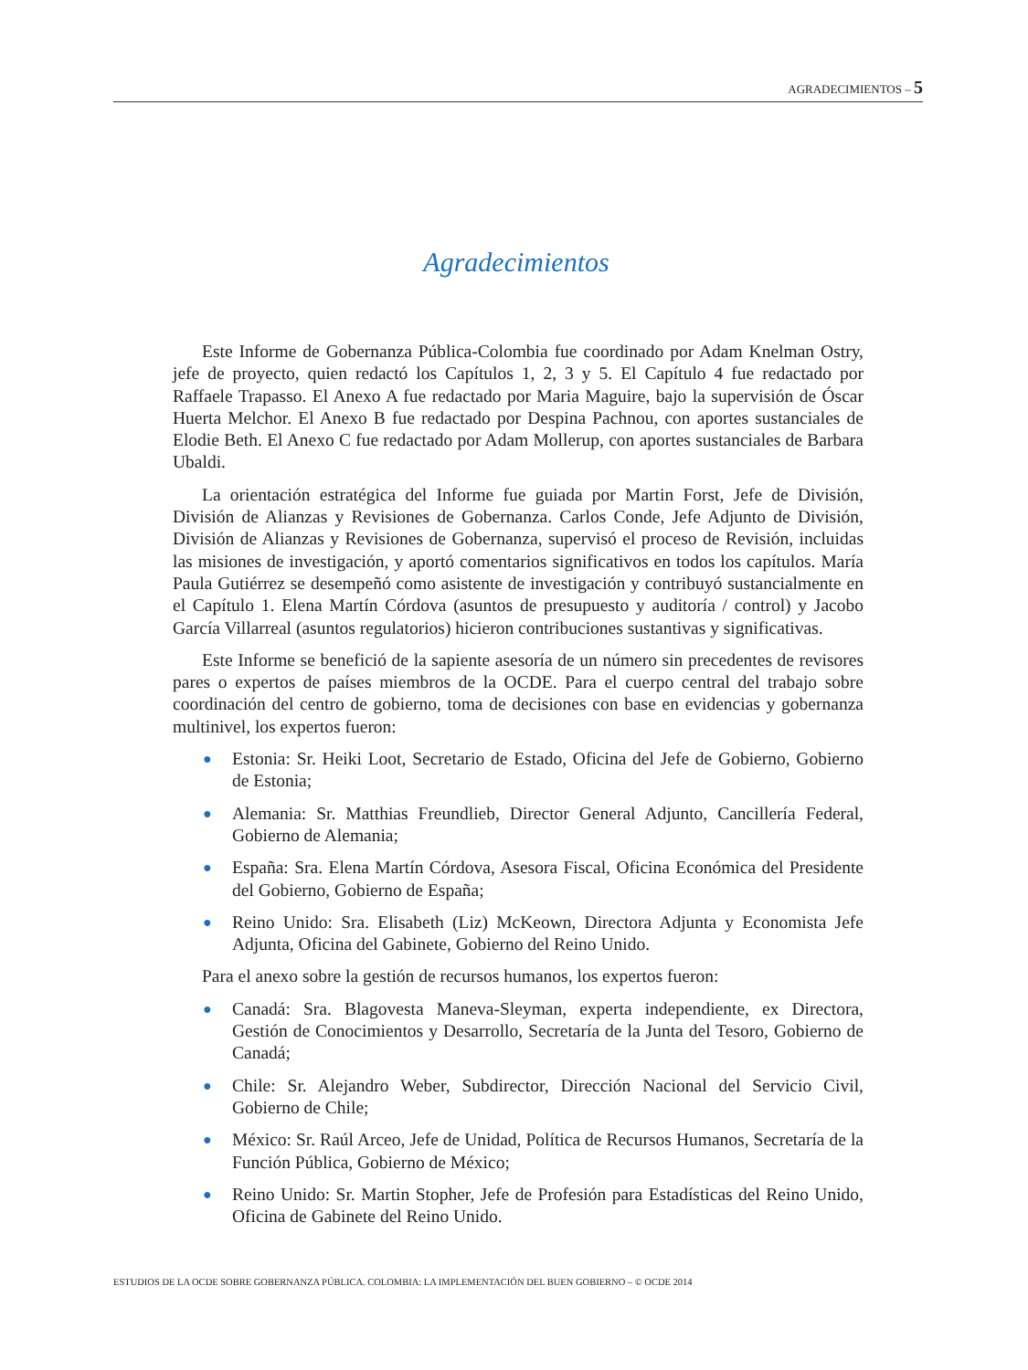AGRADECIMIENTOS – 5
Agradecimientos
Este Informe de Gobernanza Pública-Colombia fue coordinado por Adam Knelman Ostry, jefe de proyecto, quien redactó los Capítulos 1, 2, 3 y 5. El Capítulo 4 fue redactado por Raffaele Trapasso. El Anexo A fue redactado por Maria Maguire, bajo la supervisión de Óscar Huerta Melchor. El Anexo B fue redactado por Despina Pachnou, con aportes sustanciales de Elodie Beth. El Anexo C fue redactado por Adam Mollerup, con aportes sustanciales de Barbara Ubaldi.
La orientación estratégica del Informe fue guiada por Martin Forst, Jefe de División, División de Alianzas y Revisiones de Gobernanza. Carlos Conde, Jefe Adjunto de División, División de Alianzas y Revisiones de Gobernanza, supervisó el proceso de Revisión, incluidas las misiones de investigación, y aportó comentarios significativos en todos los capítulos. María Paula Gutiérrez se desempeñó como asistente de investigación y contribuyó sustancialmente en el Capítulo 1. Elena Martín Córdova (asuntos de presupuesto y auditoría / control) y Jacobo García Villarreal (asuntos regulatorios) hicieron contribuciones sustantivas y significativas.
Este Informe se benefició de la sapiente asesoría de un número sin precedentes de revisores pares o expertos de países miembros de la OCDE. Para el cuerpo central del trabajo sobre coordinación del centro de gobierno, toma de decisiones con base en evidencias y gobernanza multinivel, los expertos fueron:
● Estonia: Sr. Heiki Loot, Secretario de Estado, Oficina del Jefe de Gobierno, Gobierno de Estonia;
● Alemania: Sr. Matthias Freundlieb, Director General Adjunto, Cancillería Federal, Gobierno de Alemania;
● España: Sra. Elena Martín Córdova, Asesora Fiscal, Oficina Económica del Presidente del Gobierno, Gobierno de España;
● Reino Unido: Sra. Elisabeth (Liz) McKeown, Directora Adjunta y Economista Jefe Adjunta, Oficina del Gabinete, Gobierno del Reino Unido.
Para el anexo sobre la gestión de recursos humanos, los expertos fueron:
● Canadá: Sra. Blagovesta Maneva-Sleyman, experta independiente, ex Directora, Gestión de Conocimientos y Desarrollo, Secretaría de la Junta del Tesoro, Gobierno de Canadá;
● Chile: Sr. Alejandro Weber, Subdirector, Dirección Nacional del Servicio Civil, Gobierno de Chile;
● México: Sr. Raúl Arceo, Jefe de Unidad, Política de Recursos Humanos, Secretaría de la Función Pública, Gobierno de México;
● Reino Unido: Sr. Martin Stopher, Jefe de Profesión para Estadísticas del Reino Unido, Oficina de Gabinete del Reino Unido.
ESTUDIOS DE LA OCDE SOBRE GOBERNANZA PÚBLICA. COLOMBIA: LA IMPLEMENTACIÓN DEL BUEN GOBIERNO – © OCDE 2014